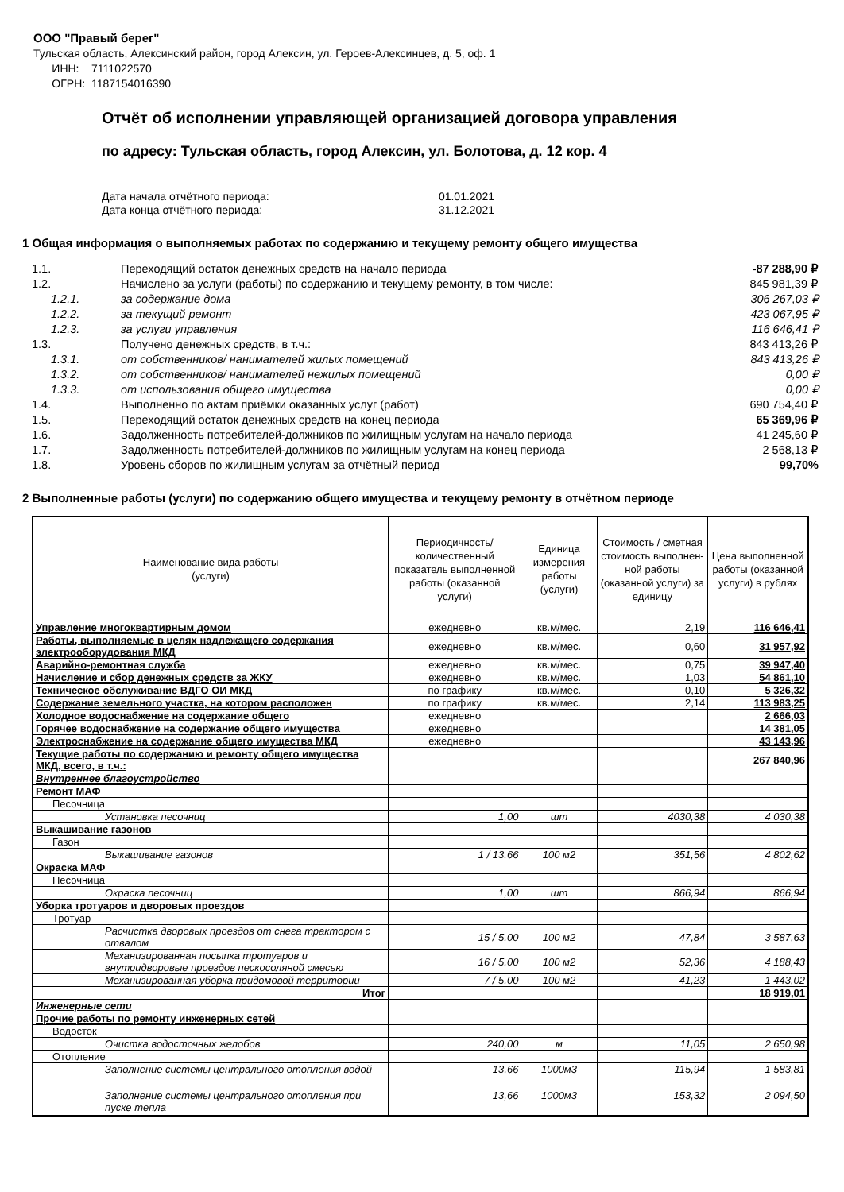ООО "Правый берег"
Тульская область, Алексинский район, город Алексин, ул. Героев-Алексинцев, д. 5, оф. 1
ИНН: 7111022570
ОГРН: 1187154016390
Отчёт об исполнении управляющей организацией договора управления
по адресу: Тульская область, город Алексин, ул. Болотова, д. 12 кор. 4
Дата начала отчётного периода: 01.01.2021
Дата конца отчётного периода: 31.12.2021
1 Общая информация о выполняемых работах по содержанию и текущему ремонту общего имущества
| 1.1. | Переходящий остаток денежных средств на начало периода | -87 288,90 ₽ |
| 1.2. | Начислено за услуги (работы) по содержанию и текущему ремонту, в том числе: | 845 981,39 ₽ |
| 1.2.1. | за содержание дома | 306 267,03 ₽ |
| 1.2.2. | за текущий ремонт | 423 067,95 ₽ |
| 1.2.3. | за услуги управления | 116 646,41 ₽ |
| 1.3. | Получено денежных средств, в т.ч.: | 843 413,26 ₽ |
| 1.3.1. | от собственников/ нанимателей жилых помещений | 843 413,26 ₽ |
| 1.3.2. | от собственников/ нанимателей нежилых помещений | 0,00 ₽ |
| 1.3.3. | от использования общего имущества | 0,00 ₽ |
| 1.4. | Выполненно по актам приёмки оказанных услуг (работ) | 690 754,40 ₽ |
| 1.5. | Переходящий остаток денежных средств на конец периода | 65 369,96 ₽ |
| 1.6. | Задолженность потребителей-должников по жилищным услугам на начало периода | 41 245,60 ₽ |
| 1.7. | Задолженность потребителей-должников по жилищным услугам на конец периода | 2 568,13 ₽ |
| 1.8. | Уровень сборов по жилищным услугам за отчётный период | 99,70% |
2 Выполненные работы (услуги) по содержанию общего имущества и текущему ремонту в отчётном периоде
| Наименование вида работы (услуги) | Периодичность/количественный показатель выполненной работы (оказанной услуги) | Единица измерения работы (услуги) | Стоимость / сметная стоимость выполнен-ной работы (оказанной услуги) за единицу | Цена выполненной работы (оказанной услуги) в рублях |
| --- | --- | --- | --- | --- |
| Управление многоквартирным домом | ежедневно | кв.м/мес. | 2,19 | 116 646,41 |
| Работы, выполняемые в целях надлежащего содержания электрооборудования МКД | ежедневно | кв.м/мес. | 0,60 | 31 957,92 |
| Аварийно-ремонтная служба | ежедневно | кв.м/мес. | 0,75 | 39 947,40 |
| Начисление и сбор денежных средств за ЖКУ | ежедневно | кв.м/мес. | 1,03 | 54 861,10 |
| Техническое обслуживание ВДГО ОИ МКД | по графику | кв.м/мес. | 0,10 | 5 326,32 |
| Содержание земельного участка, на котором расположен | по графику | кв.м/мес. | 2,14 | 113 983,25 |
| Холодное водоснабжение на содержание общего | ежедневно | | | 2 666,03 |
| Горячее водоснабжение на содержание общего имущества | ежедневно | | | 14 381,05 |
| Электроснабжение на содержание общего имущества МКД | ежедневно | | | 43 143,96 |
| Текущие работы по содержанию и ремонту общего имущества МКД, всего, в т.ч.: | | | | 267 840,96 |
| Внутреннее благоустройство | | | | |
| Ремонт МАФ | | | | |
| Песочница | | | | |
| Установка песочниц | 1,00 | шт | 4030,38 | 4 030,38 |
| Выкашивание газонов | | | | |
| Газон | | | | |
| Выкашивание газонов | 1 / 13.66 | 100 м2 | 351,56 | 4 802,62 |
| Окраска МАФ | | | | |
| Песочница | | | | |
| Окраска песочниц | 1,00 | шт | 866,94 | 866,94 |
| Уборка тротуаров и дворовых проездов | | | | |
| Тротуар | | | | |
| Расчистка дворовых проездов от снега трактором с отвалом | 15 / 5.00 | 100 м2 | 47,84 | 3 587,63 |
| Механизированная посыпка тротуаров и внутридворовые проездов пескосоляной смесью | 16 / 5.00 | 100 м2 | 52,36 | 4 188,43 |
| Механизированная уборка придомовой территории | 7 / 5.00 | 100 м2 | 41,23 | 1 443,02 |
| Итог | | | | 18 919,01 |
| Инженерные сети | | | | |
| Прочие работы по ремонту инженерных сетей | | | | |
| Водосток | | | | |
| Очистка водосточных желобов | 240,00 | м | 11,05 | 2 650,98 |
| Отопление | | | | |
| Заполнение системы центрального отопления водой | 13,66 | 1000м3 | 115,94 | 1 583,81 |
| Заполнение системы центрального отопления при пуске тепла | 13,66 | 1000м3 | 153,32 | 2 094,50 |